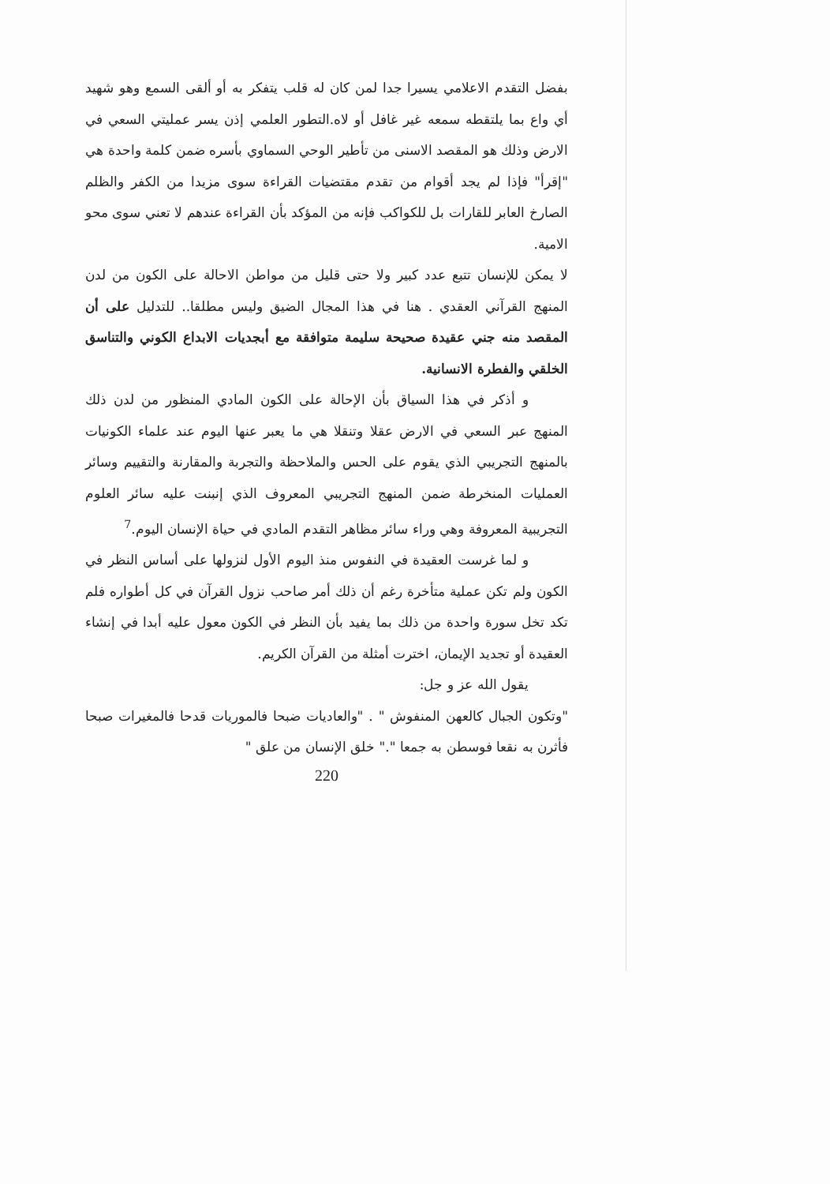بفضل التقدم الاعلامي يسيرا جدا لمن كان له قلب يتفكر به أو ألقى السمع وهو شهيد أي واع بما يلتقطه سمعه غير غافل أو لاه.التطور العلمي إذن يسر عمليتي السعي في الارض وذلك هو المقصد الاسنى من تأطير الوحي السماوي بأسره ضمن كلمة واحدة هي "إقرأ" فإذا لم يجد أقوام من تقدم مقتضيات القراءة سوى مزيدا من الكفر والظلم الصارخ العابر للقارات بل للكواكب فإنه من المؤكد بأن القراءة عندهم لا تعني سوى محو الامية.
لا يمكن للإنسان تتبع عدد كبير ولا حتى قليل من مواطن الاحالة على الكون من لدن المنهج القرآني العقدي . هنا في هذا المجال الضيق وليس مطلقا.. للتدليل على أن المقصد منه جني عقيدة صحيحة سليمة متوافقة مع أبجديات الابداع الكوني والتناسق الخلقي والفطرة الانسانية.
و أذكر في هذا السياق بأن الإحالة على الكون المادي المنظور من لدن ذلك المنهج عبر السعي في الارض عقلا وتنقلا هي ما يعبر عنها اليوم عند علماء الكونيات بالمنهج التجريبي الذي يقوم على الحس والملاحظة والتجربة والمقارنة والتقييم وسائر العمليات المنخرطة ضمن المنهج التجريبي المعروف الذي إنبنت عليه سائر العلوم التجريبية المعروفة وهي وراء سائر مظاهر التقدم المادي في حياة الإنسان اليوم.<sup>7</sup>
و لما غرست العقيدة في النفوس منذ اليوم الأول لنزولها على أساس النظر في الكون ولم تكن عملية متأخرة رغم أن ذلك أمر صاحب نزول القرآن في كل أطواره فلم تكد تخل سورة واحدة من ذلك بما يفيد بأن النظر في الكون معول عليه أبدا في إنشاء العقيدة أو تجديد الإيمان، اخترت أمثلة من القرآن الكريم.
يقول الله عز و جل:
"وتكون الجبال كالعهن المنفوش " . "والعاديات ضبحا فالموريات قدحا فالمغيرات صبحا فأثرن به نقعا فوسطن به جمعا "." خلق الإنسان من علق "
220